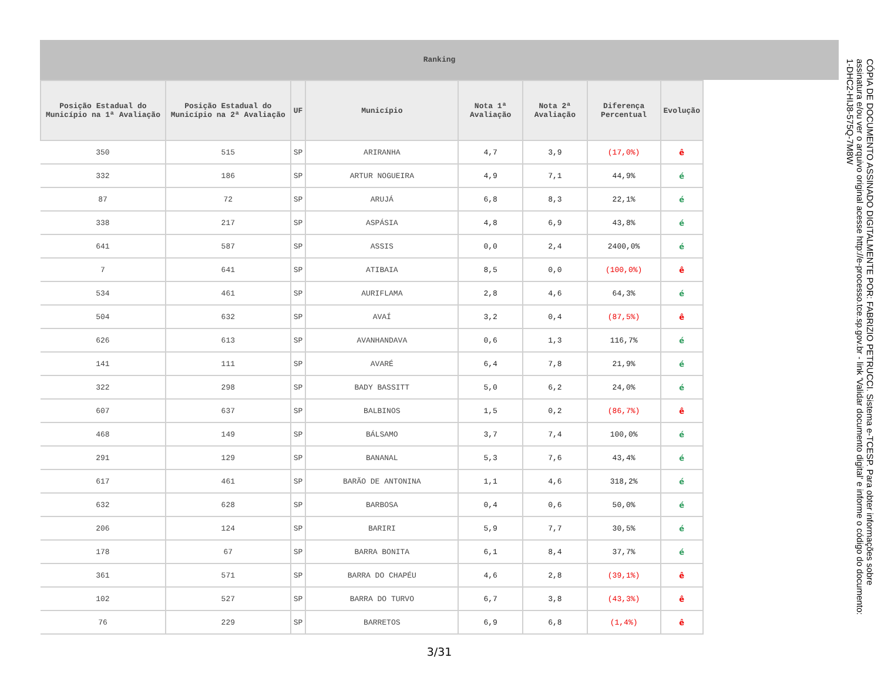Ranking
| Posição Estadual do Município na 1ª Avaliação | Posição Estadual do Município na 2ª Avaliação | UF | Município | Nota 1ª Avaliação | Nota 2ª Avaliação | Diferença Percentual | Evolução |
| --- | --- | --- | --- | --- | --- | --- | --- |
| 350 | 515 | SP | ARIRANHA | 4,7 | 3,9 | (17,0%) | ê |
| 332 | 186 | SP | ARTUR NOGUEIRA | 4,9 | 7,1 | 44,9% | é |
| 87 | 72 | SP | ARUJÁ | 6,8 | 8,3 | 22,1% | é |
| 338 | 217 | SP | ASPÁSIA | 4,8 | 6,9 | 43,8% | é |
| 641 | 587 | SP | ASSIS | 0,0 | 2,4 | 2400,0% | é |
| 7 | 641 | SP | ATIBAIA | 8,5 | 0,0 | (100,0%) | ê |
| 534 | 461 | SP | AURIFLAMA | 2,8 | 4,6 | 64,3% | é |
| 504 | 632 | SP | AVAÍ | 3,2 | 0,4 | (87,5%) | ê |
| 626 | 613 | SP | AVANHANDAVA | 0,6 | 1,3 | 116,7% | é |
| 141 | 111 | SP | AVARÉ | 6,4 | 7,8 | 21,9% | é |
| 322 | 298 | SP | BADY BASSITT | 5,0 | 6,2 | 24,0% | é |
| 607 | 637 | SP | BALBINOS | 1,5 | 0,2 | (86,7%) | ê |
| 468 | 149 | SP | BÁLSAMO | 3,7 | 7,4 | 100,0% | é |
| 291 | 129 | SP | BANANAL | 5,3 | 7,6 | 43,4% | é |
| 617 | 461 | SP | BARÃO DE ANTONINA | 1,1 | 4,6 | 318,2% | é |
| 632 | 628 | SP | BARBOSA | 0,4 | 0,6 | 50,0% | é |
| 206 | 124 | SP | BARIRI | 5,9 | 7,7 | 30,5% | é |
| 178 | 67 | SP | BARRA BONITA | 6,1 | 8,4 | 37,7% | é |
| 361 | 571 | SP | BARRA DO CHAPÉU | 4,6 | 2,8 | (39,1%) | ê |
| 102 | 527 | SP | BARRA DO TURVO | 6,7 | 3,8 | (43,3%) | ê |
| 76 | 229 | SP | BARRETOS | 6,9 | 6,8 | (1,4%) | ê |
3/31
CÓPIA DE DOCUMENTO ASSINADO DIGITALMENTE POR: FABRIZIO PETRUCCI. Sistema e-TCESP. Para obter informações sobre assinatura e/ou ver o arquivo original acesse http://e-processo.tce.sp.gov.br - link 'Validar documento digital' e informe o código do documento: 1-DHC2-HIJ8-575Q-7M8W